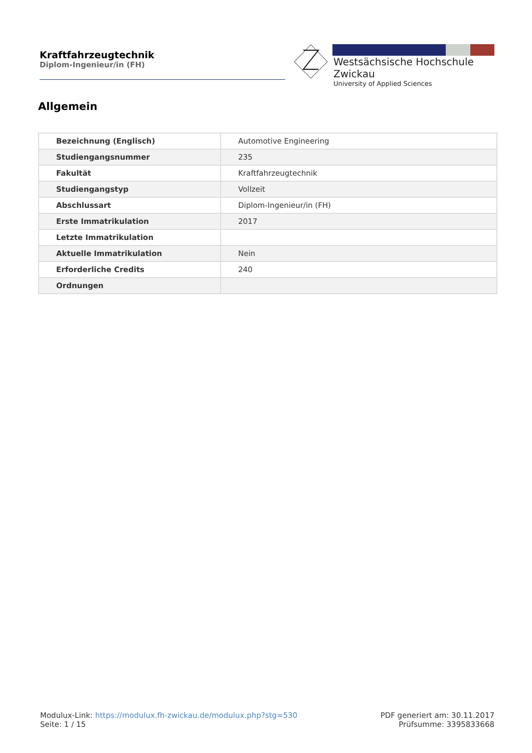Kraftfahrzeugtechnik
Diplom-Ingenieur/in (FH)
Westsächsische Hochschule Zwickau
University of Applied Sciences
Allgemein
| Bezeichnung (Englisch) | Automotive Engineering |
| Studiengangsnummer | 235 |
| Fakultät | Kraftfahrzeugtechnik |
| Studiengangstyp | Vollzeit |
| Abschlussart | Diplom-Ingenieur/in (FH) |
| Erste Immatrikulation | 2017 |
| Letzte Immatrikulation | |
| Aktuelle Immatrikulation | Nein |
| Erforderliche Credits | 240 |
| Ordnungen | |
Modulux-Link: https://modulux.fh-zwickau.de/modulux.php?stg=530
Seite: 1 / 15
PDF generiert am: 30.11.2017
Prüfsumme: 3395833668